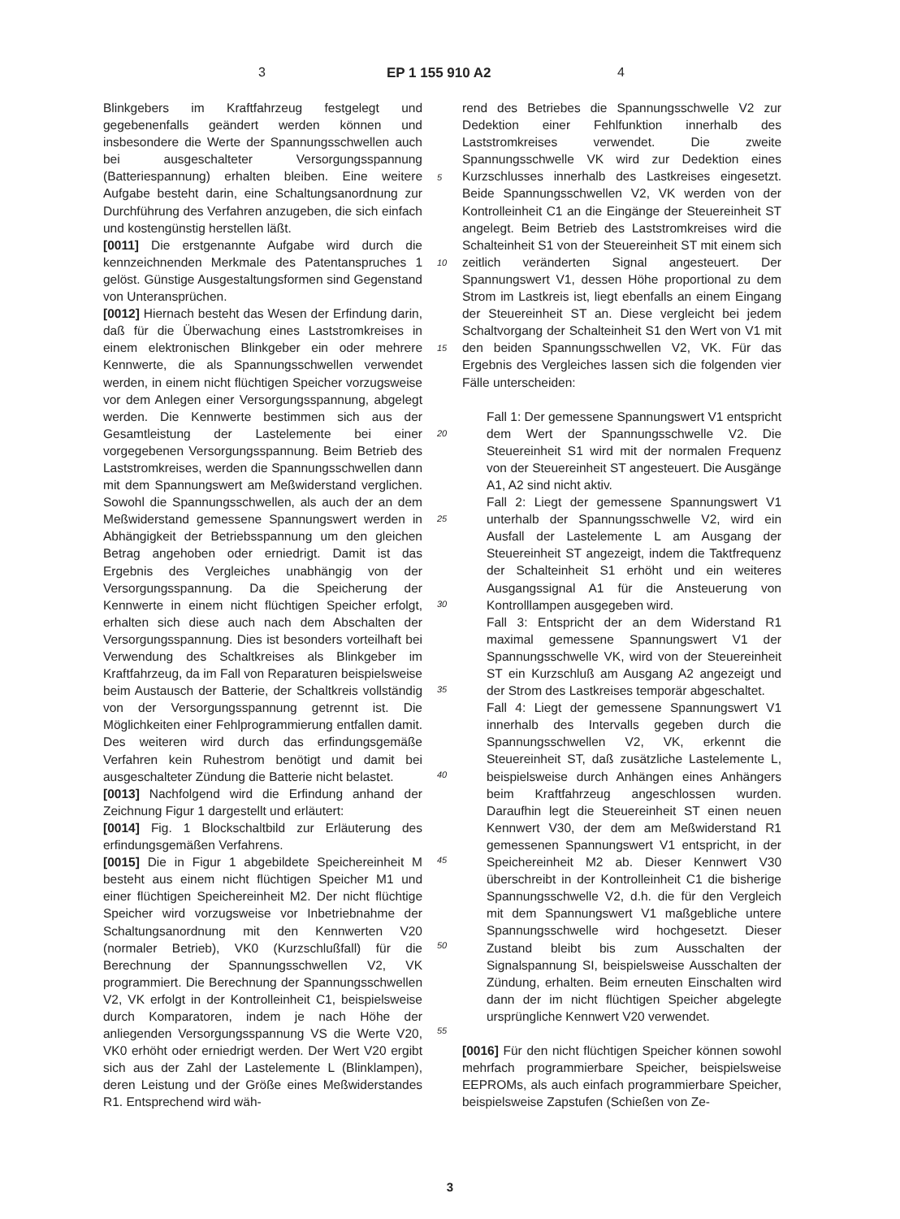3 EP 1 155 910 A2 4
Blinkgebers im Kraftfahrzeug festgelegt und gegebenenfalls geändert werden können und insbesondere die Werte der Spannungsschwellen auch bei ausgeschalteter Versorgungsspannung (Batteriespannung) erhalten bleiben. Eine weitere Aufgabe besteht darin, eine Schaltungsanordnung zur Durchführung des Verfahren anzugeben, die sich einfach und kostengünstig herstellen läßt.
[0011] Die erstgenannte Aufgabe wird durch die kennzeichnenden Merkmale des Patentanspruches 1 gelöst. Günstige Ausgestaltungsformen sind Gegenstand von Unteransprüchen.
[0012] Hiernach besteht das Wesen der Erfindung darin, daß für die Überwachung eines Laststromkreises in einem elektronischen Blinkgeber ein oder mehrere Kennwerte, die als Spannungsschwellen verwendet werden, in einem nicht flüchtigen Speicher vorzugsweise vor dem Anlegen einer Versorgungsspannung, abgelegt werden. Die Kennwerte bestimmen sich aus der Gesamtleistung der Lastelemente bei einer vorgegebenen Versorgungsspannung. Beim Betrieb des Laststromkreises, werden die Spannungsschwellen dann mit dem Spannungswert am Meßwiderstand verglichen. Sowohl die Spannungsschwellen, als auch der an dem Meßwiderstand gemessene Spannungswert werden in Abhängigkeit der Betriebsspannung um den gleichen Betrag angehoben oder erniedrigt. Damit ist das Ergebnis des Vergleiches unabhängig von der Versorgungsspannung. Da die Speicherung der Kennwerte in einem nicht flüchtigen Speicher erfolgt, erhalten sich diese auch nach dem Abschalten der Versorgungsspannung. Dies ist besonders vorteilhaft bei Verwendung des Schaltkreises als Blinkgeber im Kraftfahrzeug, da im Fall von Reparaturen beispielsweise beim Austausch der Batterie, der Schaltkreis vollständig von der Versorgungsspannung getrennt ist. Die Möglichkeiten einer Fehlprogrammierung entfallen damit. Des weiteren wird durch das erfindungsgemäße Verfahren kein Ruhestrom benötigt und damit bei ausgeschalteter Zündung die Batterie nicht belastet.
[0013] Nachfolgend wird die Erfindung anhand der Zeichnung Figur 1 dargestellt und erläutert:
[0014] Fig. 1 Blockschaltbild zur Erläuterung des erfindungsgemäßen Verfahrens.
[0015] Die in Figur 1 abgebildete Speichereinheit M besteht aus einem nicht flüchtigen Speicher M1 und einer flüchtigen Speichereinheit M2. Der nicht flüchtige Speicher wird vorzugsweise vor Inbetriebnahme der Schaltungsanordnung mit den Kennwerten V20 (normaler Betrieb), VK0 (Kurzschlußfall) für die Berechnung der Spannungsschwellen V2, VK programmiert. Die Berechnung der Spannungsschwellen V2, VK erfolgt in der Kontrolleinheit C1, beispielsweise durch Komparatoren, indem je nach Höhe der anliegenden Versorgungsspannung VS die Werte V20, VK0 erhöht oder erniedrigt werden. Der Wert V20 ergibt sich aus der Zahl der Lastelemente L (Blinklampen), deren Leistung und der Größe eines Meßwiderstandes R1. Entsprechend wird wäh-
5
10
15
20
25
30
35
40
45
50
55
rend des Betriebes die Spannungsschwelle V2 zur Dedektion einer Fehlfunktion innerhalb des Laststromkreises verwendet. Die zweite Spannungsschwelle VK wird zur Dedektion eines Kurzschlusses innerhalb des Lastkreises eingesetzt. Beide Spannungsschwellen V2, VK werden von der Kontrolleinheit C1 an die Eingänge der Steuereinheit ST angelegt. Beim Betrieb des Laststromkreises wird die Schalteinheit S1 von der Steuereinheit ST mit einem sich zeitlich veränderten Signal angesteuert. Der Spannungswert V1, dessen Höhe proportional zu dem Strom im Lastkreis ist, liegt ebenfalls an einem Eingang der Steuereinheit ST an. Diese vergleicht bei jedem Schaltvorgang der Schalteinheit S1 den Wert von V1 mit den beiden Spannungsschwellen V2, VK. Für das Ergebnis des Vergleiches lassen sich die folgenden vier Fälle unterscheiden:
Fall 1: Der gemessene Spannungswert V1 entspricht dem Wert der Spannungsschwelle V2. Die Steuereinheit S1 wird mit der normalen Frequenz von der Steuereinheit ST angesteuert. Die Ausgänge A1, A2 sind nicht aktiv.
Fall 2: Liegt der gemessene Spannungswert V1 unterhalb der Spannungsschwelle V2, wird ein Ausfall der Lastelemente L am Ausgang der Steuereinheit ST angezeigt, indem die Taktfrequenz der Schalteinheit S1 erhöht und ein weiteres Ausgangssignal A1 für die Ansteuerung von Kontrolllampen ausgegeben wird.
Fall 3: Entspricht der an dem Widerstand R1 maximal gemessene Spannungswert V1 der Spannungsschwelle VK, wird von der Steuereinheit ST ein Kurzschluß am Ausgang A2 angezeigt und der Strom des Lastkreises temporär abgeschaltet.
Fall 4: Liegt der gemessene Spannungswert V1 innerhalb des Intervalls gegeben durch die Spannungsschwellen V2, VK, erkennt die Steuereinheit ST, daß zusätzliche Lastelemente L, beispielsweise durch Anhängen eines Anhängers beim Kraftfahrzeug angeschlossen wurden. Daraufhin legt die Steuereinheit ST einen neuen Kennwert V30, der dem am Meßwiderstand R1 gemessenen Spannungswert V1 entspricht, in der Speichereinheit M2 ab. Dieser Kennwert V30 überschreibt in der Kontrolleinheit C1 die bisherige Spannungsschwelle V2, d.h. die für den Vergleich mit dem Spannungswert V1 maßgebliche untere Spannungsschwelle wird hochgesetzt. Dieser Zustand bleibt bis zum Ausschalten der Signalspannung SI, beispielsweise Ausschalten der Zündung, erhalten. Beim erneuten Einschalten wird dann der im nicht flüchtigen Speicher abgelegte ursprüngliche Kennwert V20 verwendet.
[0016] Für den nicht flüchtigen Speicher können sowohl mehrfach programmierbare Speicher, beispielsweise EEPROMs, als auch einfach programmierbare Speicher, beispielsweise Zapstufen (Schießen von Ze-
3